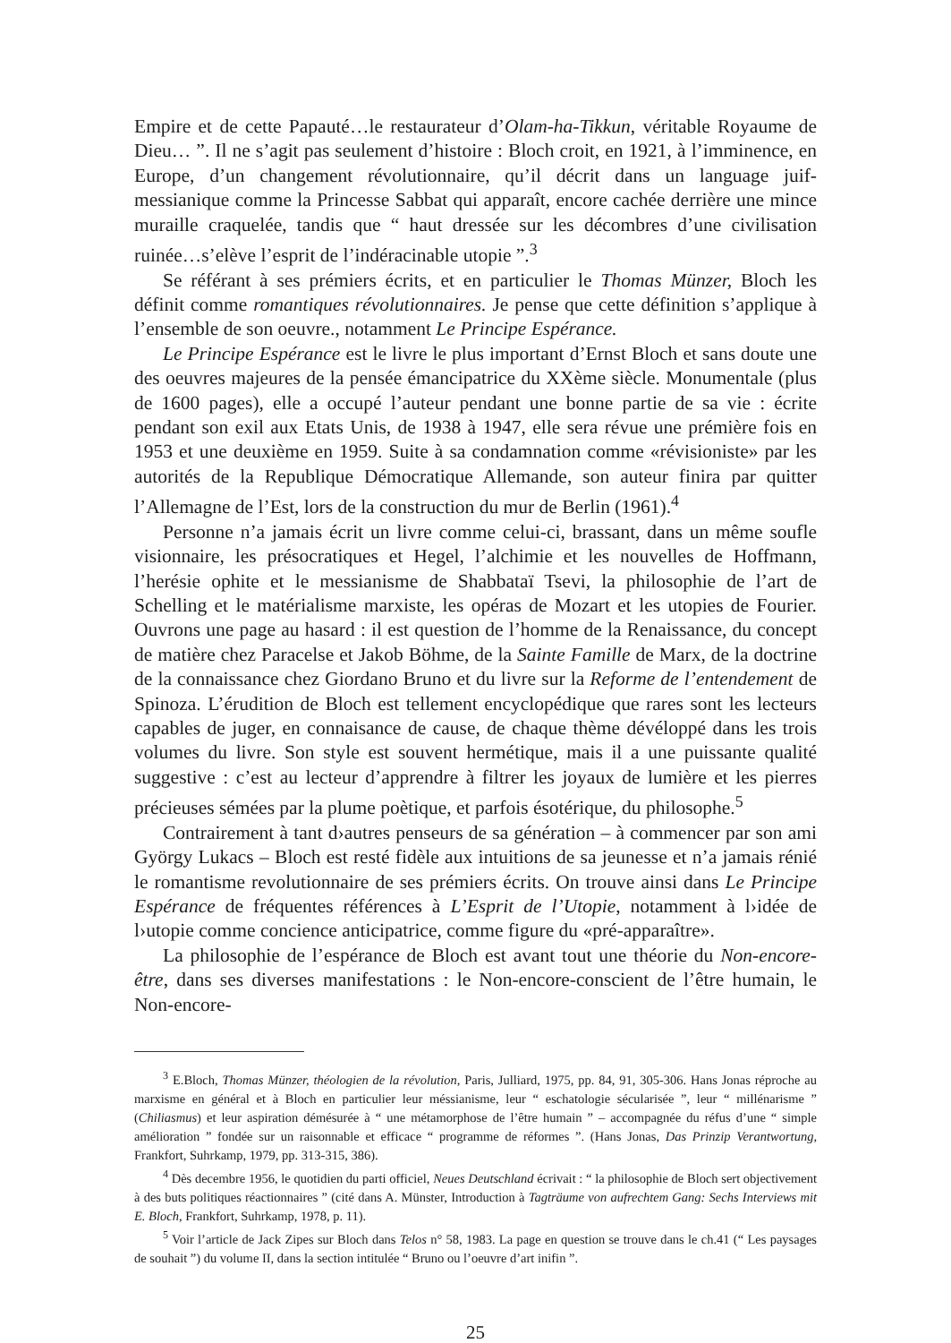Empire et de cette Papauté…le restaurateur d’Olam-ha-Tikkun, véritable Royaume de Dieu… ”. Il ne s’agit pas seulement d’histoire : Bloch croit, en 1921, à l’imminence, en Europe, d’un changement révolutionnaire, qu’il décrit dans un language juif-messianique comme la Princesse Sabbat qui apparaît, encore cachée derrière une mince muraille craquelée, tandis que “ haut dressée sur les décombres d’une civilisation ruinée…s’elève l’esprit de l’indéracinable utopie ”.<sup>3</sup>
Se référant à ses prémiers écrits, et en particulier le Thomas Münzer, Bloch les définit comme romantiques révolutionnaires. Je pense que cette définition s’applique à l’ensemble de son oeuvre., notamment Le Principe Espérance.
Le Principe Espérance est le livre le plus important d’Ernst Bloch et sans doute une des oeuvres majeures de la pensée émancipatrice du XXème siècle. Monumentale (plus de 1600 pages), elle a occupé l’auteur pendant une bonne partie de sa vie : écrite pendant son exil aux Etats Unis, de 1938 à 1947, elle sera révue une prémière fois en 1953 et une deuxième en 1959. Suite à sa condamnation comme «révisioniste» par les autorités de la Republique Démocratique Allemande, son auteur finira par quitter l’Allemagne de l’Est, lors de la construction du mur de Berlin (1961).<sup>4</sup>
Personne n’a jamais écrit un livre comme celui-ci, brassant, dans un même soufle visionnaire, les présocratiques et Hegel, l’alchimie et les nouvelles de Hoffmann, l’herésie ophite et le messianisme de Shabbataï Tsevi, la philosophie de l’art de Schelling et le matérialisme marxiste, les opéras de Mozart et les utopies de Fourier. Ouvrons une page au hasard : il est question de l’homme de la Renaissance, du concept de matière chez Paracelse et Jakob Böhme, de la Sainte Famille de Marx, de la doctrine de la connaissance chez Giordano Bruno et du livre sur la Reforme de l’entendement de Spinoza. L’érudition de Bloch est tellement encyclopédique que rares sont les lecteurs capables de juger, en connaisance de cause, de chaque thème dévéloppé dans les trois volumes du livre. Son style est souvent hermétique, mais il a une puissante qualité suggestive : c’est au lecteur d’apprendre à filtrer les joyaux de lumière et les pierres précieuses sémées par la plume poètique, et parfois ésotérique, du philosophe.<sup>5</sup>
Contrairement à tant d›autres penseurs de sa génération – à commencer par son ami György Lukacs – Bloch est resté fidèle aux intuitions de sa jeunesse et n’a jamais rénié le romantisme revolutionnaire de ses prémiers écrits. On trouve ainsi dans Le Principe Espérance de fréquentes références à L’Esprit de l’Utopie, notamment à l›idée de l›utopie comme concience anticipatrice, comme figure du «pré-apparaître».
La philosophie de l’espérance de Bloch est avant tout une théorie du Non-encore-être, dans ses diverses manifestations : le Non-encore-conscient de l’être humain, le Non-encore-
<sup>3</sup> E.Bloch, Thomas Münzer, théologien de la révolution, Paris, Julliard, 1975, pp. 84, 91, 305-306. Hans Jonas réproche au marxisme en général et à Bloch en particulier leur méssianisme, leur “ eschatologie sécularisée ”, leur “ millénarisme ” (Chiliasmus) et leur aspiration démésurée à “ une métamorphose de l’être humain ” – accompagnée du réfus d’une “ simple amélioration ” fondée sur un raisonnable et efficace “ programme de réformes ”. (Hans Jonas, Das Prinzip Verantwortung, Frankfort, Suhrkamp, 1979, pp. 313-315, 386).
<sup>4</sup> Dès decembre 1956, le quotidien du parti officiel, Neues Deutschland écrivait : “ la philosophie de Bloch sert objectivement à des buts politiques réactionnaires ” (cité dans A. Münster, Introduction à Tagträume von aufrechtem Gang: Sechs Interviews mit E. Bloch, Frankfort, Suhrkamp, 1978, p. 11).
<sup>5</sup> Voir l’article de Jack Zipes sur Bloch dans Telos n° 58, 1983. La page en question se trouve dans le ch.41 (“ Les paysages de souhait ”) du volume II, dans la section intitulée “ Bruno ou l’oeuvre d’art inifin ”.
25